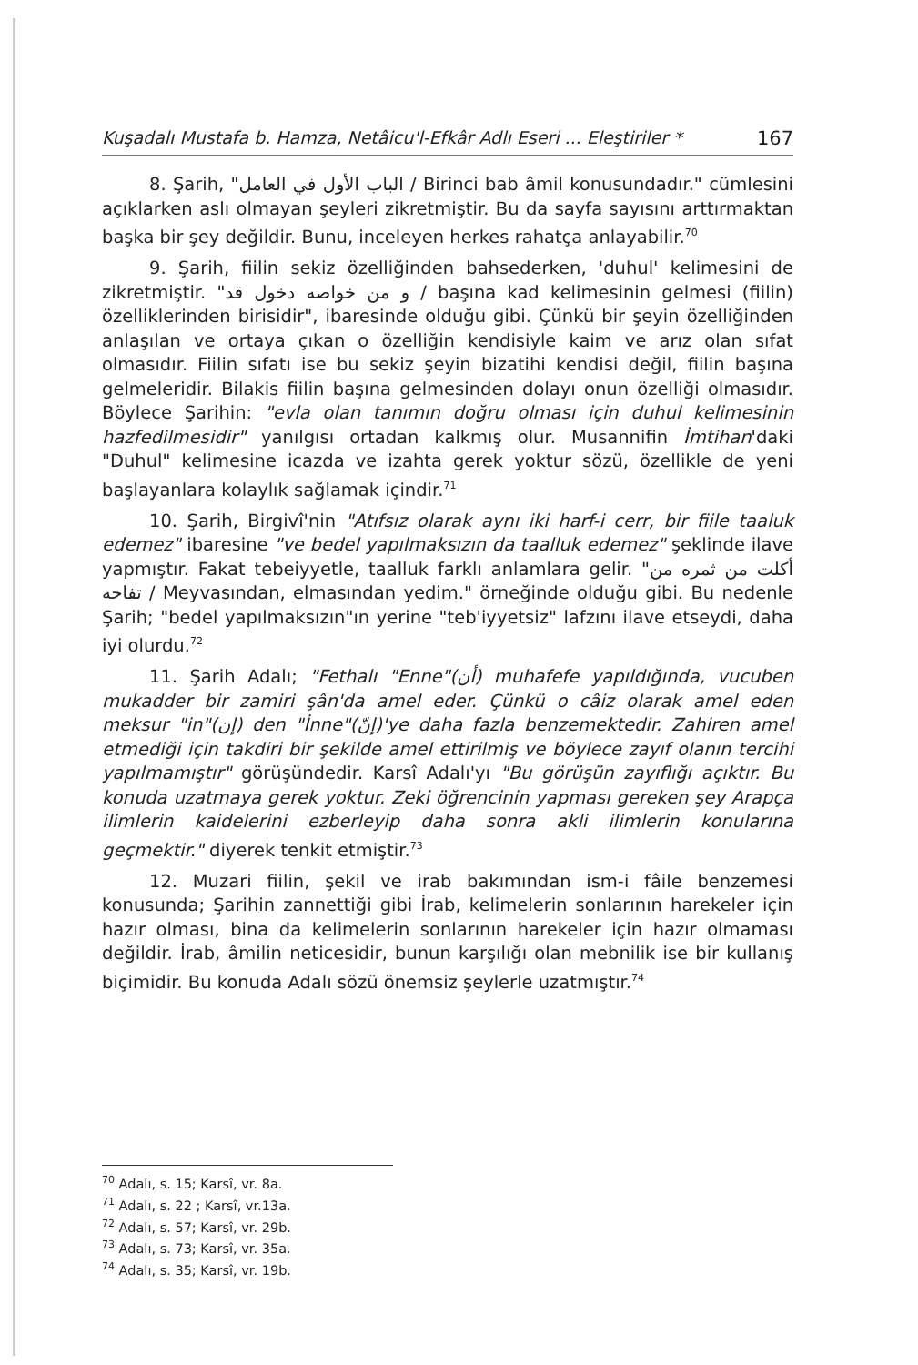Kuşadalı Mustafa b. Hamza, Netâicu'l-Efkâr Adlı Eseri ... Eleştiriler * 167
8. Şarih, "الباب الأول في العامل / Birinci bab âmil konusundadır." cümlesini açıklarken aslı olmayan şeyleri zikretmiştir. Bu da sayfa sayısını arttırmaktan başka bir şey değildir. Bunu, inceleyen herkes rahatça anlayabilir.<sup>70</sup>
9. Şarih, fiilin sekiz özelliğinden bahsederken, 'duhul' kelimesini de zikretmiştir. "و من خواصه دخول قد / başına kad kelimesinin gelmesi (fiilin) özelliklerinden birisidir", ibaresinde olduğu gibi. Çünkü bir şeyin özelliğinden anlaşılan ve ortaya çıkan o özelliğin kendisiyle kaim ve arız olan sıfat olmasıdır. Fiilin sıfatı ise bu sekiz şeyin bizatihi kendisi değil, fiilin başına gelmeleridir. Bilakis fiilin başına gelmesinden dolayı onun özelliği olmasıdır. Böylece Şarihin: "evla olan tanımın doğru olması için duhul kelimesinin hazfedilmesidir" yanılgısı ortadan kalkmış olur. Musannifin İmtihan'daki "Duhul" kelimesine icazda ve izahta gerek yoktur sözü, özellikle de yeni başlayanlara kolaylık sağlamak içindir.<sup>71</sup>
10. Şarih, Birgivî'nin "Atıfsız olarak aynı iki harf-i cerr, bir fiile taaluk edemez" ibaresine "ve bedel yapılmaksızın da taalluk edemez" şeklinde ilave yapmıştır. Fakat tebeiyyetle, taalluk farklı anlamlara gelir. "أكلت من ثمره من تفاحه / Meyvasından, elmasından yedim." örneğinde olduğu gibi. Bu nedenle Şarih; "bedel yapılmaksızın"ın yerine "teb'iyyetsiz" lafzını ilave etseydi, daha iyi olurdu.<sup>72</sup>
11. Şarih Adalı; "Fethalı "Enne"(أن) muhafefe yapıldığında, vucuben mukadder bir zamiri şân'da amel eder. Çünkü o câiz olarak amel eden meksur "in"(إن) den "İnne"(إنّ)'ye daha fazla benzemektedir. Zahiren amel etmediği için takdiri bir şekilde amel ettirilmiş ve böylece zayıf olanın tercihi yapılmamıştır" görüşündedir. Karsî Adalı'yı "Bu görüşün zayıflığı açıktır. Bu konuda uzatmaya gerek yoktur. Zeki öğrencinin yapması gereken şey Arapça ilimlerin kaidelerini ezberleyip daha sonra akli ilimlerin konularına geçmektir." diyerek tenkit etmiştir.<sup>73</sup>
12. Muzari fiilin, şekil ve irab bakımından ism-i fâile benzemesi konusunda; Şarihin zannettiği gibi İrab, kelimelerin sonlarının harekeler için hazır olması, bina da kelimelerin sonlarının harekeler için hazır olmaması değildir. İrab, âmilin neticesidir, bunun karşılığı olan mebnilik ise bir kullanış biçimidir. Bu konuda Adalı sözü önemsiz şeylerle uzatmıştır.<sup>74</sup>
<sup>70</sup> Adalı, s. 15; Karsî, vr. 8a.
<sup>71</sup> Adalı, s. 22 ; Karsî, vr.13a.
<sup>72</sup> Adalı, s. 57; Karsî, vr. 29b.
<sup>73</sup> Adalı, s. 73; Karsî, vr. 35a.
<sup>74</sup> Adalı, s. 35; Karsî, vr. 19b.